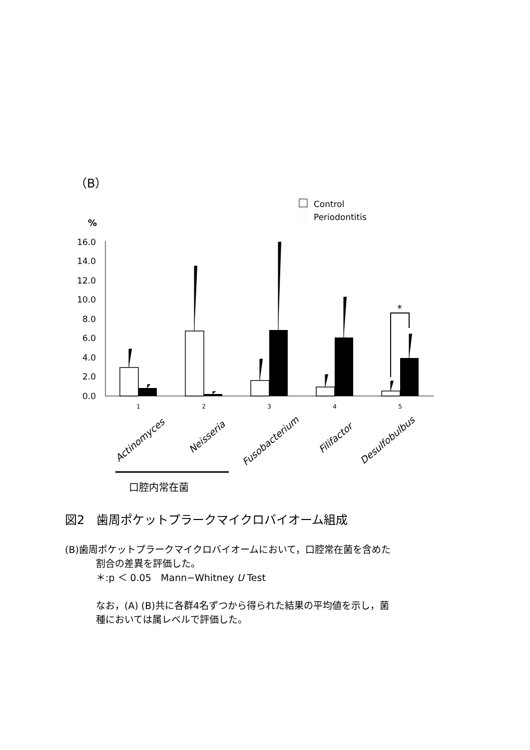（B）
Control
Periodontitis
%
16.0
14.0
12.0
10.0
8.0
6.0
4.0
2.0
0.0
*
1
2
3
4
5
Actinomyces
Neisseria
Fusobacterium
Filifactor
Desulfobulbus
口腔内常在菌
図2　歯周ポケットプラークマイクロバイオーム組成
(B)歯周ポケットプラークマイクロバイオームにおいて，口腔常在菌を含めた
割合の差異を評価した。
＊:p ＜ 0.05　Mann−Whitney U Test
なお，(A) (B)共に各群4名ずつから得られた結果の平均値を示し，菌
種においては属レベルで評価した。